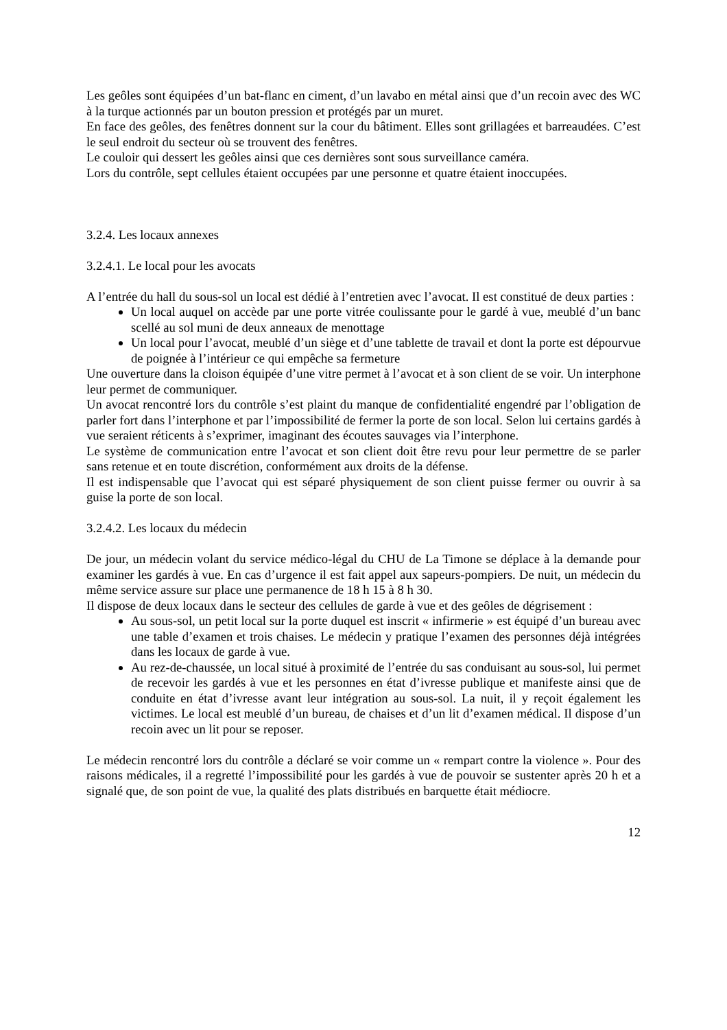Les geôles sont équipées d’un bat-flanc en ciment, d’un lavabo en métal ainsi que d’un recoin avec des WC à la turque actionnés par un bouton pression et protégés par un muret.
En face des geôles, des fenêtres donnent sur la cour du bâtiment. Elles sont grillagées et barreaudées. C’est le seul endroit du secteur où se trouvent des fenêtres.
Le couloir qui dessert les geôles ainsi que ces dernières sont sous surveillance caméra.
Lors du contrôle, sept cellules étaient occupées par une personne et quatre étaient inoccupées.
3.2.4. Les locaux annexes
3.2.4.1. Le local pour les avocats
A l’entrée du hall du sous-sol un local est dédié à l’entretien avec l’avocat. Il est constitué de deux parties :
Un local auquel on accède par une porte vitrée coulissante pour le gardé à vue, meublé d’un banc scellé au sol muni de deux anneaux de menottage
Un local pour l’avocat, meublé d’un siège et d’une tablette de travail et dont la porte est dépourvue de poignée à l’intérieur ce qui empêche sa fermeture
Une ouverture dans la cloison équipée d’une vitre permet à l’avocat et à son client de se voir. Un interphone leur permet de communiquer.
Un avocat rencontré lors du contrôle s’est plaint du manque de confidentialité engendré par l’obligation de parler fort dans l’interphone et par l’impossibilité de fermer la porte de son local. Selon lui certains gardés à vue seraient réticents à s’exprimer, imaginant des écoutes sauvages via l’interphone.
Le système de communication entre l’avocat et son client doit être revu pour leur permettre de se parler sans retenue et en toute discrétion, conformément aux droits de la défense.
Il est indispensable que l’avocat qui est séparé physiquement de son client puisse fermer ou ouvrir à sa guise la porte de son local.
3.2.4.2. Les locaux du médecin
De jour, un médecin volant du service médico-légal du CHU de La Timone se déplace à la demande pour examiner les gardés à vue. En cas d’urgence il est fait appel aux sapeurs-pompiers. De nuit, un médecin du même service assure sur place une permanence de 18 h 15 à 8 h 30.
Il dispose de deux locaux dans le secteur des cellules de garde à vue et des geôles de dégrisement :
Au sous-sol, un petit local sur la porte duquel est inscrit « infirmerie » est équipé d’un bureau avec une table d’examen et trois chaises. Le médecin y pratique l’examen des personnes déjà intégrées dans les locaux de garde à vue.
Au rez-de-chaussée, un local situé à proximité de l’entrée du sas conduisant au sous-sol, lui permet de recevoir les gardés à vue et les personnes en état d’ivresse publique et manifeste ainsi que de conduite en état d’ivresse avant leur intégration au sous-sol. La nuit, il y reçoit également les victimes. Le local est meublé d’un bureau, de chaises et d’un lit d’examen médical. Il dispose d’un recoin avec un lit pour se reposer.
Le médecin rencontré lors du contrôle a déclaré se voir comme un « rempart contre la violence ». Pour des raisons médicales, il a regretté l’impossibilité pour les gardés à vue de pouvoir se sustenter après 20 h et a signalé que, de son point de vue, la qualité des plats distribués en barquette était médiocre.
12